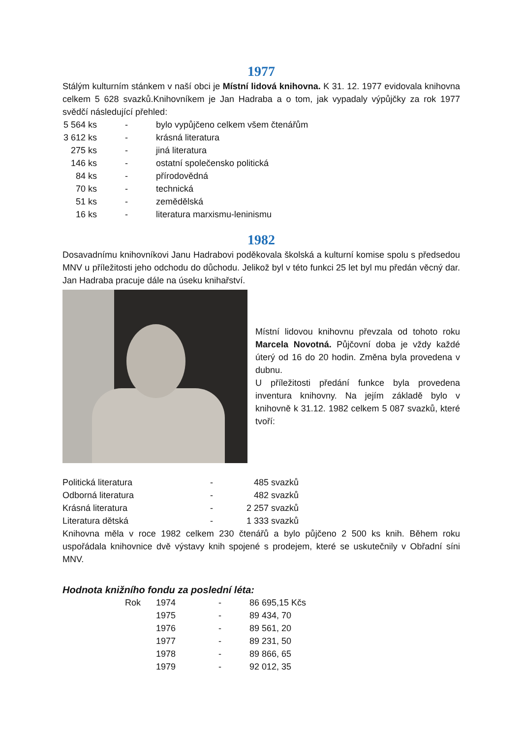1977
Stálým kulturním stánkem v naší obci je Místní lidová knihovna. K 31. 12. 1977 evidovala knihovna celkem 5 628 svazků.Knihovníkem je Jan Hadraba a o tom, jak vypadaly výpůjčky za rok 1977 svědčí následující přehled:
| 5 564 ks | - | bylo vypůjčeno celkem všem čtenářům |
| 3 612 ks | - | krásná literatura |
| 275 ks | - | jiná literatura |
| 146 ks | - | ostatní společensko politická |
| 84 ks | - | přírodovědná |
| 70 ks | - | technická |
| 51 ks | - | zemědělská |
| 16 ks | - | literatura marxismu-leninismu |
1982
Dosavadnímu knihovníkovi Janu Hadrabovi poděkovala školská a kulturní komise spolu s předsedou MNV u příležitosti jeho odchodu do důchodu. Jelikož byl v této funkci 25 let byl mu předán věcný dar. Jan Hadraba pracuje dále na úseku knihařství.
Místní lidovou knihovnu převzala od tohoto roku Marcela Novotná. Půjčovní doba je vždy každé úterý od 16 do 20 hodin. Změna byla provedena v dubnu.
U příležitosti předání funkce byla provedena inventura knihovny. Na jejím základě bylo v knihovně k 31.12. 1982 celkem 5 087 svazků, které tvoří:
| Politická literatura | - | 485 svazků |
| Odborná literatura | - | 482 svazků |
| Krásná literatura | - | 2 257 svazků |
| Literatura dětská | - | 1 333 svazků |
Knihovna měla v roce 1982 celkem 230 čtenářů a bylo půjčeno 2 500 ks knih. Během roku uspořádala knihovnice dvě výstavy knih spojené s prodejem, které se uskutečnily v Obřadní síni MNV.
Hodnota knižního fondu za poslední léta:
| Rok | 1974 | - | 86 695,15 Kčs |
| | 1975 | - | 89 434, 70 |
| | 1976 | - | 89 561, 20 |
| | 1977 | - | 89 231, 50 |
| | 1978 | - | 89 866, 65 |
| | 1979 | - | 92 012, 35 |